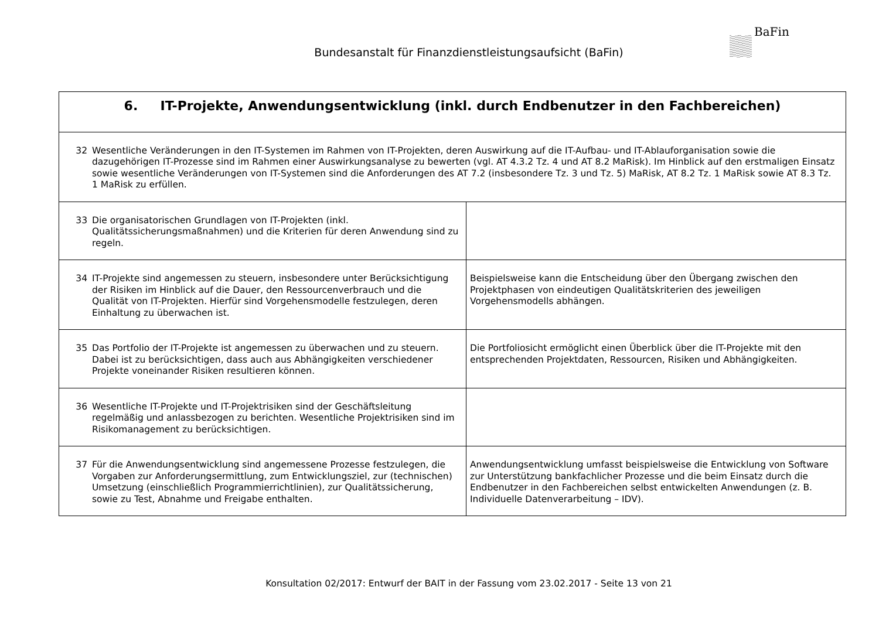Bundesanstalt für Finanzdienstleistungsaufsicht (BaFin)
BaFin
| 6. IT-Projekte, Anwendungsentwicklung (inkl. durch Endbenutzer in den Fachbereichen) | |
| --- | --- |
| 32 Wesentliche Veränderungen in den IT-Systemen im Rahmen von IT-Projekten, deren Auswirkung auf die IT-Aufbau- und IT-Ablauforganisation sowie die dazugehörigen IT-Prozesse sind im Rahmen einer Auswirkungsanalyse zu bewerten (vgl. AT 4.3.2 Tz. 4 und AT 8.2 MaRisk). Im Hinblick auf den erstmaligen Einsatz sowie wesentliche Veränderungen von IT-Systemen sind die Anforderungen des AT 7.2 (insbesondere Tz. 3 und Tz. 5) MaRisk, AT 8.2 Tz. 1 MaRisk sowie AT 8.3 Tz. 1 MaRisk zu erfüllen. | |
| 33 Die organisatorischen Grundlagen von IT-Projekten (inkl. Qualitätssicherungsmaßnahmen) und die Kriterien für deren Anwendung sind zu regeln. | |
| 34 IT-Projekte sind angemessen zu steuern, insbesondere unter Berücksichtigung der Risiken im Hinblick auf die Dauer, den Ressourcenverbrauch und die Qualität von IT-Projekten. Hierfür sind Vorgehensmodelle festzulegen, deren Einhaltung zu überwachen ist. | Beispielsweise kann die Entscheidung über den Übergang zwischen den Projektphasen von eindeutigen Qualitätskriterien des jeweiligen Vorgehensmodells abhängen. |
| 35 Das Portfolio der IT-Projekte ist angemessen zu überwachen und zu steuern. Dabei ist zu berücksichtigen, dass auch aus Abhängigkeiten verschiedener Projekte voneinander Risiken resultieren können. | Die Portfoliosicht ermöglicht einen Überblick über die IT-Projekte mit den entsprechenden Projektdaten, Ressourcen, Risiken und Abhängigkeiten. |
| 36 Wesentliche IT-Projekte und IT-Projektrisiken sind der Geschäftsleitung regelmäßig und anlassbezogen zu berichten. Wesentliche Projektrisiken sind im Risikomanagement zu berücksichtigen. | |
| 37 Für die Anwendungsentwicklung sind angemessene Prozesse festzulegen, die Vorgaben zur Anforderungsermittlung, zum Entwicklungsziel, zur (technischen) Umsetzung (einschließlich Programmierrichtlinien), zur Qualitätssicherung, sowie zu Test, Abnahme und Freigabe enthalten. | Anwendungsentwicklung umfasst beispielsweise die Entwicklung von Software zur Unterstützung bankfachlicher Prozesse und die beim Einsatz durch die Endbenutzer in den Fachbereichen selbst entwickelten Anwendungen (z. B. Individuelle Datenverarbeitung – IDV). |
Konsultation 02/2017: Entwurf der BAIT in der Fassung vom 23.02.2017 - Seite 13 von 21